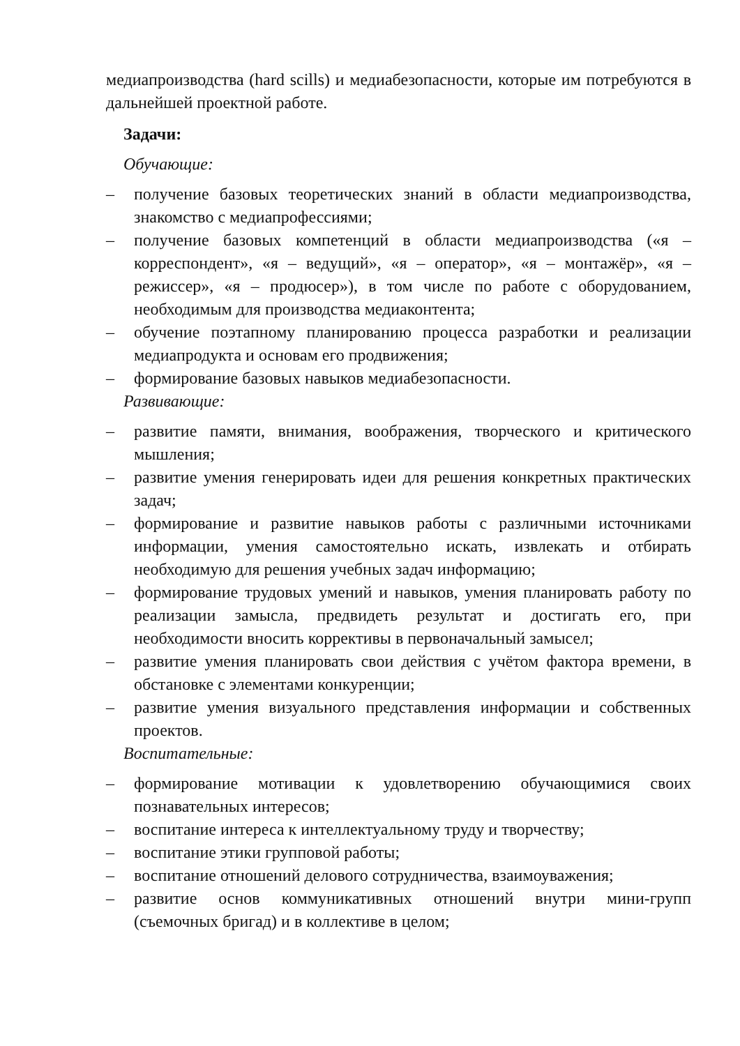медиапроизводства (hard scills) и медиабезопасности, которые им потребуются в дальнейшей проектной работе.
Задачи:
Обучающие:
– получение базовых теоретических знаний в области медиапроизводства, знакомство с медиапрофессиями;
– получение базовых компетенций в области медиапроизводства («я – корреспондент», «я – ведущий», «я – оператор», «я – монтажёр», «я – режиссер», «я – продюсер»), в том числе по работе с оборудованием, необходимым для производства медиаконтента;
– обучение поэтапному планированию процесса разработки и реализации медиапродукта и основам его продвижения;
– формирование базовых навыков медиабезопасности.
Развивающие:
– развитие памяти, внимания, воображения, творческого и критического мышления;
– развитие умения генерировать идеи для решения конкретных практических задач;
– формирование и развитие навыков работы с различными источниками информации, умения самостоятельно искать, извлекать и отбирать необходимую для решения учебных задач информацию;
– формирование трудовых умений и навыков, умения планировать работу по реализации замысла, предвидеть результат и достигать его, при необходимости вносить коррективы в первоначальный замысел;
– развитие умения планировать свои действия с учётом фактора времени, в обстановке с элементами конкуренции;
– развитие умения визуального представления информации и собственных проектов.
Воспитательные:
– формирование мотивации к удовлетворению обучающимися своих познавательных интересов;
– воспитание интереса к интеллектуальному труду и творчеству;
– воспитание этики групповой работы;
– воспитание отношений делового сотрудничества, взаимоуважения;
– развитие основ коммуникативных отношений внутри мини-групп (съемочных бригад) и в коллективе в целом;